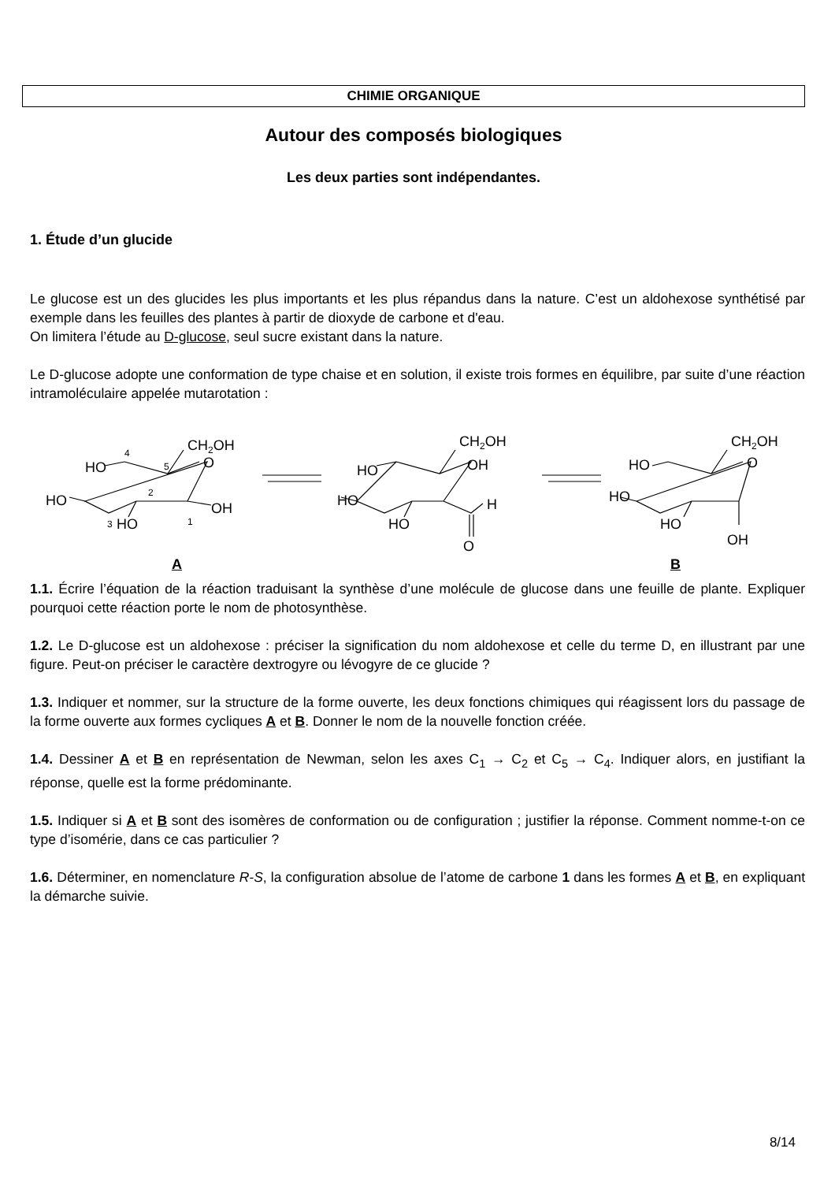CHIMIE ORGANIQUE
Autour des composés biologiques
Les deux parties sont indépendantes.
1. Étude d’un glucide
Le glucose est un des glucides les plus importants et les plus répandus dans la nature. C’est un aldohexose synthétisé par exemple dans les feuilles des plantes à partir de dioxyde de carbone et d'eau.
On limitera l’étude au D-glucose, seul sucre existant dans la nature.
Le D-glucose adopte une conformation de type chaise et en solution, il existe trois formes en équilibre, par suite d’une réaction intramoléculaire appelée mutarotation :
CH2OH
O
HO
HO
OH
HO
4
5
2
3
1
CH2OH
OH
HO
HO
H
HO
O
CH2OH
O
HO
HO
HO
OH
A B
1.1. Écrire l’équation de la réaction traduisant la synthèse d’une molécule de glucose dans une feuille de plante. Expliquer pourquoi cette réaction porte le nom de photosynthèse.
1.2. Le D-glucose est un aldohexose : préciser la signification du nom aldohexose et celle du terme D, en illustrant par une figure. Peut-on préciser le caractère dextrogyre ou lévogyre de ce glucide ?
1.3. Indiquer et nommer, sur la structure de la forme ouverte, les deux fonctions chimiques qui réagissent lors du passage de la forme ouverte aux formes cycliques A et B. Donner le nom de la nouvelle fonction créée.
1.4. Dessiner A et B en représentation de Newman, selon les axes C<sub>1</sub> → C<sub>2</sub> et C<sub>5</sub> → C<sub>4</sub>. Indiquer alors, en justifiant la réponse, quelle est la forme prédominante.
1.5. Indiquer si A et B sont des isomères de conformation ou de configuration ; justifier la réponse. Comment nomme-t-on ce type d’isomérie, dans ce cas particulier ?
1.6. Déterminer, en nomenclature R-S, la configuration absolue de l’atome de carbone 1 dans les formes A et B, en expliquant la démarche suivie.
8/14